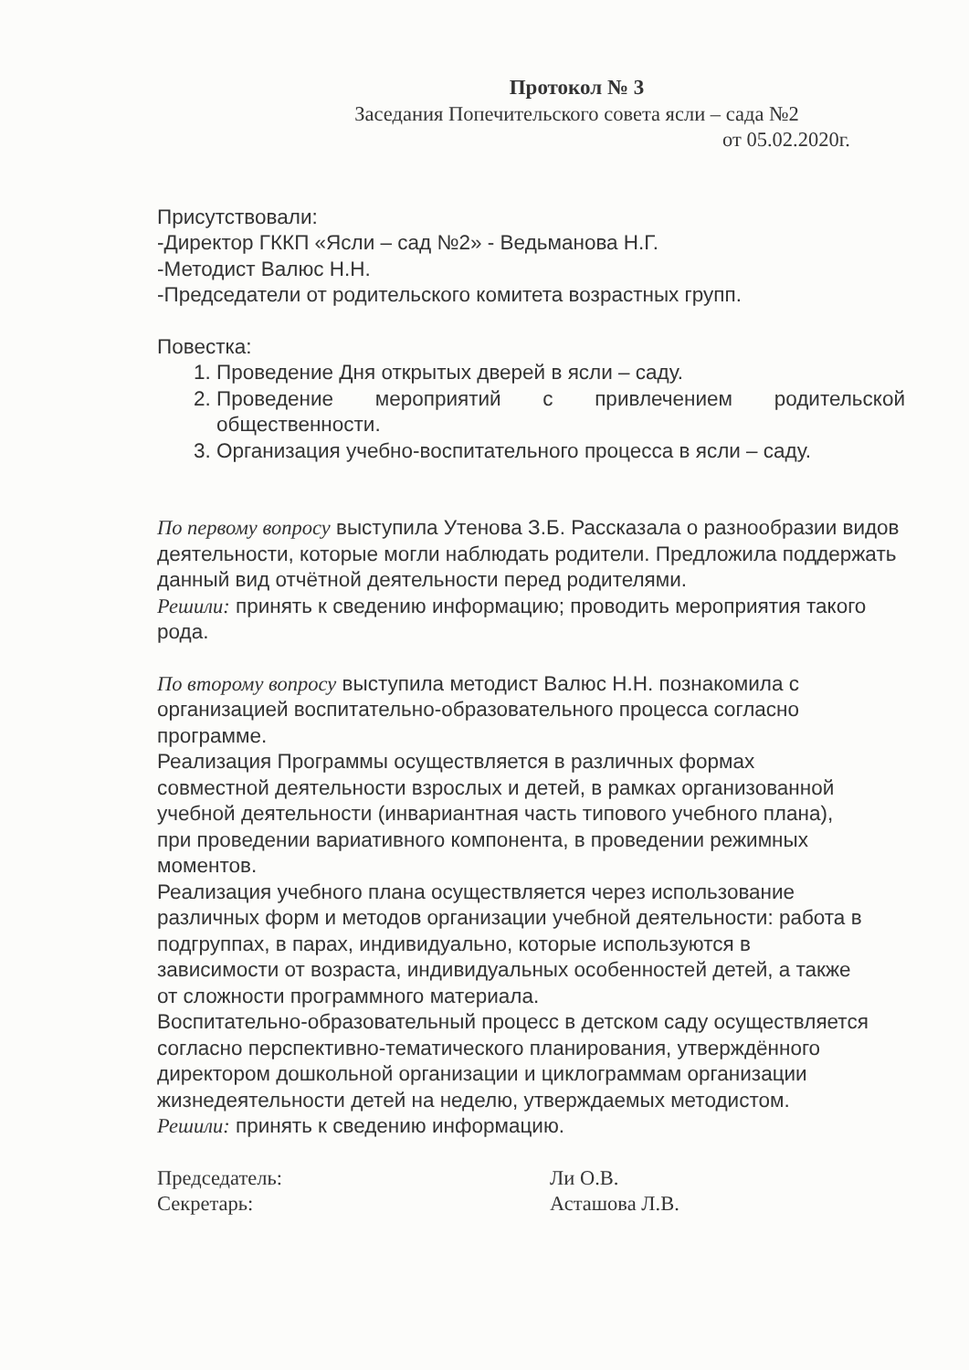Протокол № 3
Заседания Попечительского совета ясли – сада №2
от 05.02.2020г.
Присутствовали:
-Директор ГККП «Ясли – сад №2» - Ведьманова Н.Г.
-Методист Валюс Н.Н.
-Председатели от родительского комитета возрастных групп.
Повестка:
1. Проведение Дня открытых дверей в ясли – саду.
2. Проведение мероприятий с привлечением родительской общественности.
3. Организация учебно-воспитательного процесса в ясли – саду.
По первому вопросу выступила Утенова З.Б. Рассказала о разнообразии видов деятельности, которые могли наблюдать родители. Предложила поддержать данный вид отчётной деятельности перед родителями.
Решили: принять к сведению информацию; проводить мероприятия такого рода.
По второму вопросу выступила методист Валюс Н.Н. познакомила с организацией воспитательно-образовательного процесса согласно программе.
Реализация Программы осуществляется в различных формах совместной деятельности взрослых и детей, в рамках организованной учебной деятельности (инвариантная часть типового учебного плана), при проведении вариативного компонента, в проведении режимных моментов.
Реализация учебного плана осуществляется через использование различных форм и методов организации учебной деятельности: работа в подгруппах, в парах, индивидуально, которые используются в зависимости от возраста, индивидуальных особенностей детей, а также от сложности программного материала.
Воспитательно-образовательный процесс в детском саду осуществляется согласно перспективно-тематического планирования, утверждённого директором дошкольной организации и циклограммам организации жизнедеятельности детей на неделю, утверждаемых методистом.
Решили: принять к сведению информацию.
Председатель: Ли О.В.
Секретарь: Асташова Л.В.